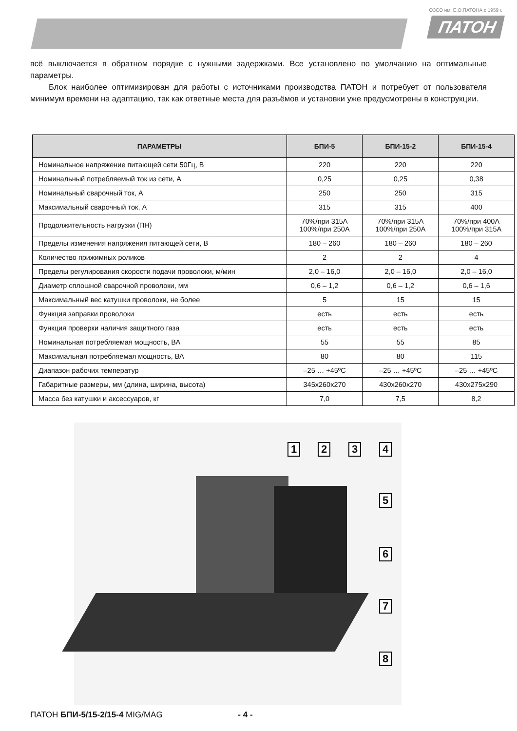ОЗСО им. Е.О.ПАТОНА с 1959 г.
ПАТОН
всё выключается в обратном порядке с нужными задержками. Все установлено по умолчанию на оптимальные параметры.
Блок наиболее оптимизирован для работы с источниками производства ПАТОН и потребует от пользователя минимум времени на адаптацию, так как ответные места для разъёмов и установки уже предусмотрены в конструкции.
| ПАРАМЕТРЫ | БПИ-5 | БПИ-15-2 | БПИ-15-4 |
| --- | --- | --- | --- |
| Номинальное напряжение питающей сети 50Гц, В | 220 | 220 | 220 |
| Номинальный потребляемый ток из сети, А | 0,25 | 0,25 | 0,38 |
| Номинальный сварочный ток, А | 250 | 250 | 315 |
| Максимальный сварочный ток, А | 315 | 315 | 400 |
| Продолжительность нагрузки (ПН) | 70%/при 315А 100%/при 250А | 70%/при 315А 100%/при 250А | 70%/при 400А 100%/при 315А |
| Пределы изменения напряжения питающей сети, В | 180 – 260 | 180 – 260 | 180 – 260 |
| Количество прижимных роликов | 2 | 2 | 4 |
| Пределы регулирования скорости подачи проволоки, м/мин | 2,0 – 16,0 | 2,0 – 16,0 | 2,0 – 16,0 |
| Диаметр сплошной сварочной проволоки, мм | 0,6 – 1,2 | 0,6 – 1,2 | 0,6 – 1,6 |
| Максимальный вес катушки проволоки, не более | 5 | 15 | 15 |
| Функция заправки проволоки | есть | есть | есть |
| Функция проверки наличия защитного газа | есть | есть | есть |
| Номинальная потребляемая мощность, ВА | 55 | 55 | 85 |
| Максимальная потребляемая мощность, ВА | 80 | 80 | 115 |
| Диапазон рабочих температур | –25 … +45ºС | –25 … +45ºС | –25 … +45ºС |
| Габаритные размеры, мм (длина, ширина, высота) | 345х260х270 | 430х260х270 | 430х275х290 |
| Масса без катушки и аксессуаров, кг | 7,0 | 7,5 | 8,2 |
1 2 3 4
5
6
7
8
ПАТОН БПИ-5/15-2/15-4 MIG/MAG - 4 -